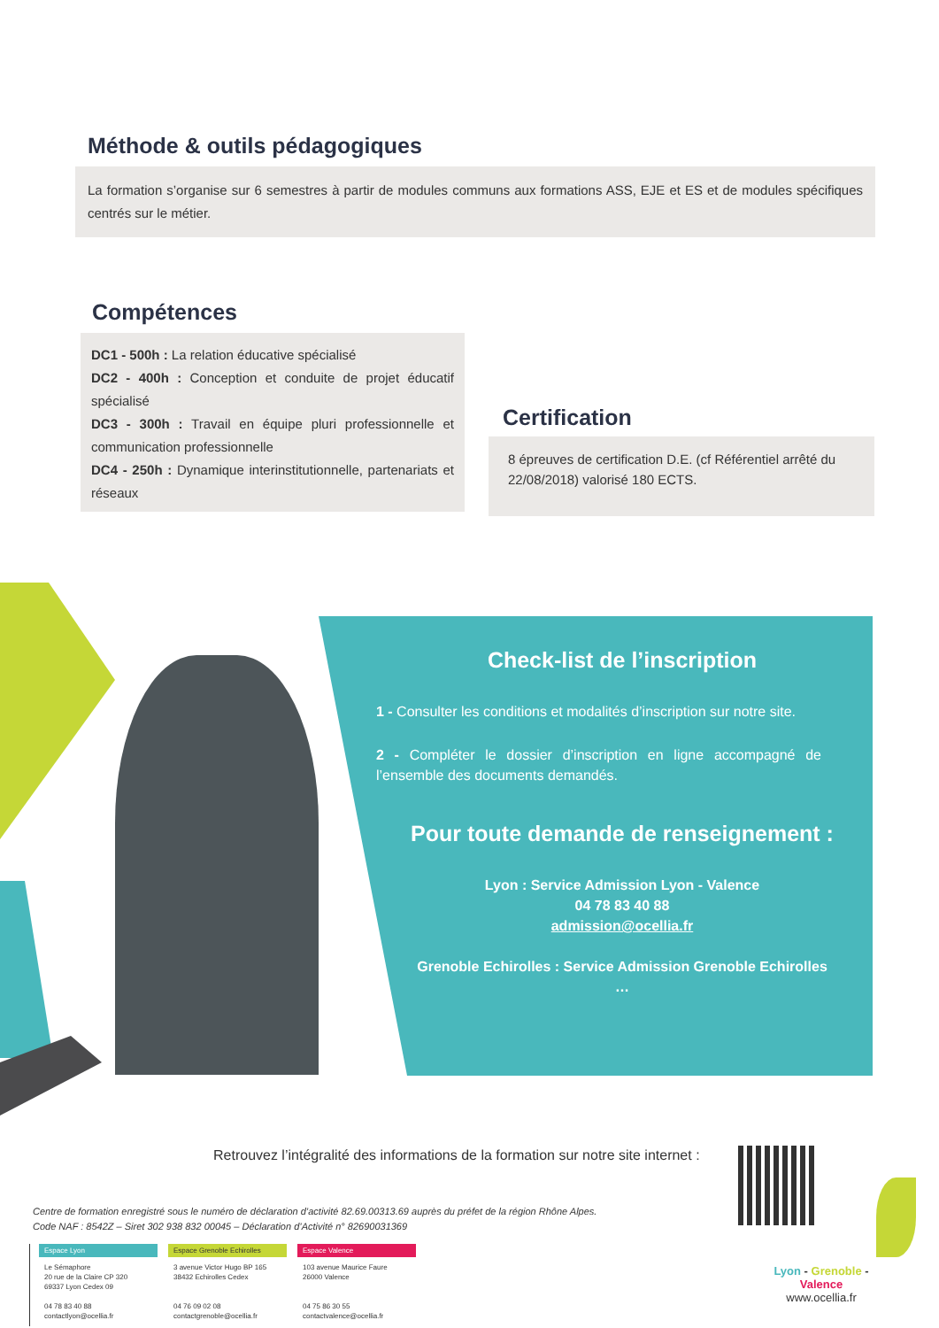Méthode & outils pédagogiques
La formation s’organise sur 6 semestres à partir de modules communs aux formations ASS, EJE et ES et de modules spécifiques centrés sur le métier.
Compétences
DC1 - 500h : La relation éducative spécialisé
DC2 - 400h : Conception et conduite de projet éducatif spécialisé
DC3 - 300h : Travail en équipe pluri professionnelle et communication professionnelle
DC4 - 250h : Dynamique interinstitutionnelle, partenariats et réseaux
Certification
8 épreuves de certification D.E. (cf Référentiel arrêté du 22/08/2018) valorisé 180 ECTS.
Check-list de l’inscription
1 - Consulter les conditions et modalités d’inscription sur notre site.
2 - Compléter le dossier d’inscription en ligne accompagné de l’ensemble des documents demandés.
Pour toute demande de renseignement :
Lyon : Service Admission Lyon - Valence
04 78 83 40 88
admission@ocellia.fr
Grenoble Echirolles : Service Admission Grenoble Echirolles
…
Retrouvez l’intégralité des informations de la formation sur notre site internet :
Centre de formation enregistré sous le numéro de déclaration d’activité 82.69.00313.69 auprès du préfet de la région Rhône Alpes.
Code NAF : 8542Z – Siret 302 938 832 00045 – Déclaration d’Activité n° 82690031369
Espace Lyon
Le Sémaphore
20 rue de la Claire CP 320
69337 Lyon Cedex 09
04 78 83 40 88
contactlyon@ocellia.fr
Espace Grenoble Echirolles
3 avenue Victor Hugo BP 165
38432 Echirolles Cedex
04 76 09 02 08
contactgrenoble@ocellia.fr
Espace Valence
103 avenue Maurice Faure
26000 Valence
04 75 86 30 55
contactvalence@ocellia.fr
Lyon - Grenoble - Valence
www.ocellia.fr